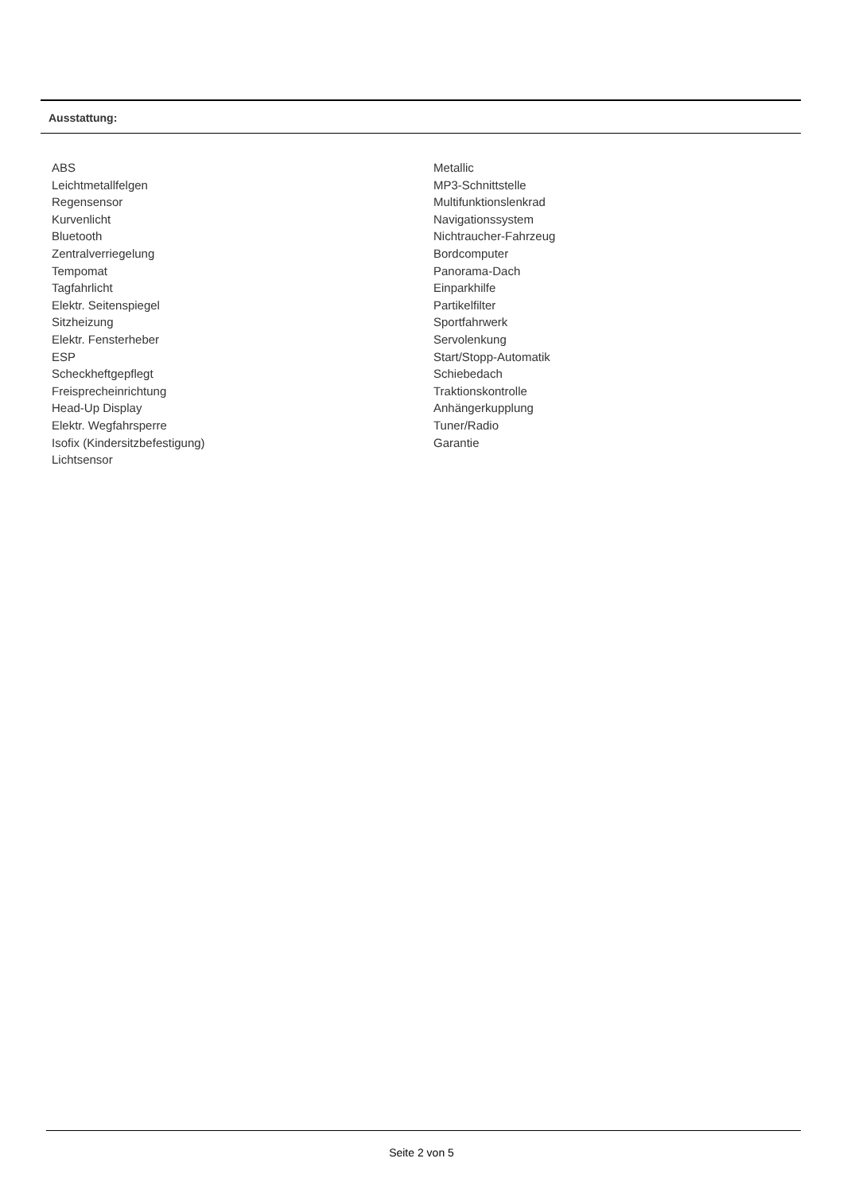Ausstattung:
ABS
Leichtmetallfelgen
Regensensor
Kurvenlicht
Bluetooth
Zentralverriegelung
Tempomat
Tagfahrlicht
Elektr. Seitenspiegel
Sitzheizung
Elektr. Fensterheber
ESP
Scheckheftgepflegt
Freisprecheinrichtung
Head-Up Display
Elektr. Wegfahrsperre
Isofix (Kindersitzbefestigung)
Lichtsensor
Metallic
MP3-Schnittstelle
Multifunktionslenkrad
Navigationssystem
Nichtraucher-Fahrzeug
Bordcomputer
Panorama-Dach
Einparkhilfe
Partikelfilter
Sportfahrwerk
Servolenkung
Start/Stopp-Automatik
Schiebedach
Traktionskontrolle
Anhängerkupplung
Tuner/Radio
Garantie
Seite 2 von 5